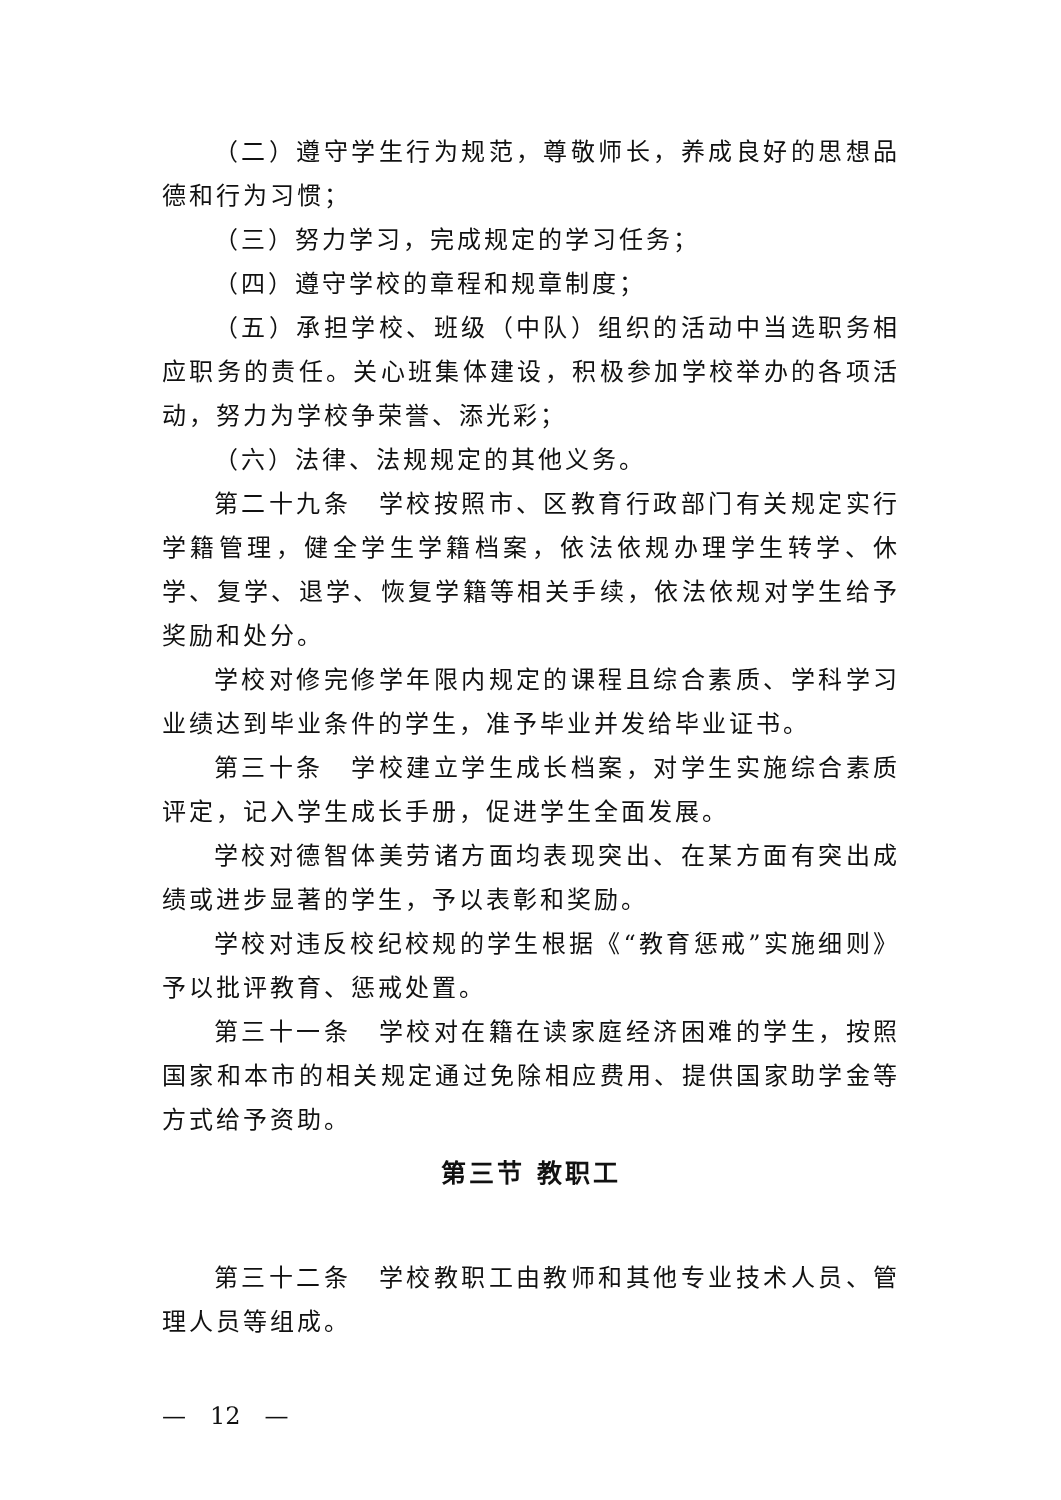（二）遵守学生行为规范，尊敬师长，养成良好的思想品德和行为习惯；
（三）努力学习，完成规定的学习任务；
（四）遵守学校的章程和规章制度；
（五）承担学校、班级（中队）组织的活动中当选职务相应职务的责任。关心班集体建设，积极参加学校举办的各项活动，努力为学校争荣誉、添光彩；
（六）法律、法规规定的其他义务。
第二十九条　学校按照市、区教育行政部门有关规定实行学籍管理，健全学生学籍档案，依法依规办理学生转学、休学、复学、退学、恢复学籍等相关手续，依法依规对学生给予奖励和处分。
学校对修完修学年限内规定的课程且综合素质、学科学习业绩达到毕业条件的学生，准予毕业并发给毕业证书。
第三十条　学校建立学生成长档案，对学生实施综合素质评定，记入学生成长手册，促进学生全面发展。
学校对德智体美劳诸方面均表现突出、在某方面有突出成绩或进步显著的学生，予以表彰和奖励。
学校对违反校纪校规的学生根据《“教育惩戒”实施细则》予以批评教育、惩戒处置。
第三十一条　学校对在籍在读家庭经济困难的学生，按照国家和本市的相关规定通过免除相应费用、提供国家助学金等方式给予资助。
第三节 教职工
第三十二条　学校教职工由教师和其他专业技术人员、管理人员等组成。
—　12　—